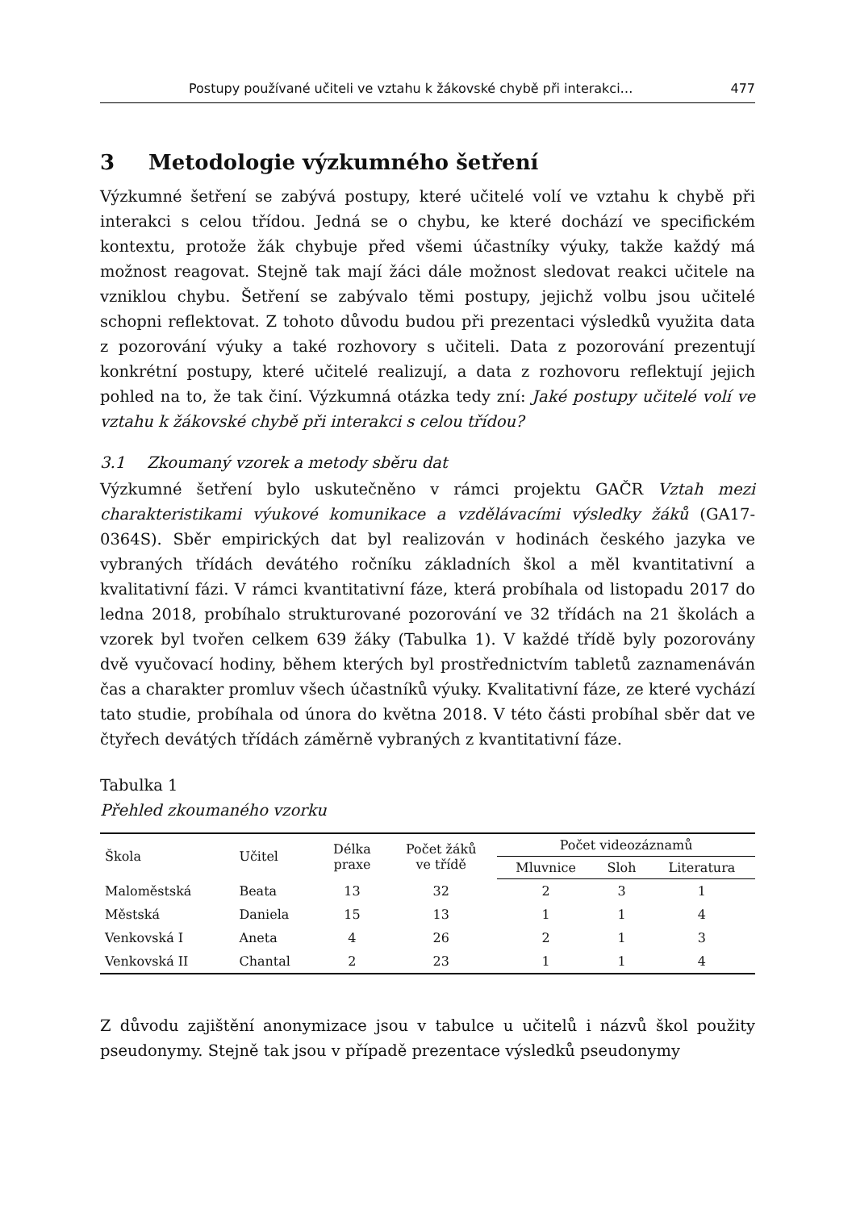Postupy používané učiteli ve vztahu k žákovské chybě při interakci… 477
3 Metodologie výzkumného šetření
Výzkumné šetření se zabývá postupy, které učitelé volí ve vztahu k chybě při interakci s celou třídou. Jedná se o chybu, ke které dochází ve specifickém kontextu, protože žák chybuje před všemi účastníky výuky, takže každý má možnost reagovat. Stejně tak mají žáci dále možnost sledovat reakci učitele na vzniklou chybu. Šetření se zabývalo těmi postupy, jejichž volbu jsou učitelé schopni reflektovat. Z tohoto důvodu budou při prezentaci výsledků využita data z pozorování výuky a také rozhovory s učiteli. Data z pozorování prezentují konkrétní postupy, které učitelé realizují, a data z rozhovoru reflektují jejich pohled na to, že tak činí. Výzkumná otázka tedy zní: Jaké postupy učitelé volí ve vztahu k žákovské chybě při interakci s celou třídou?
3.1 Zkoumaný vzorek a metody sběru dat
Výzkumné šetření bylo uskutečněno v rámci projektu GAČR Vztah mezi charakteristikami výukové komunikace a vzdělávacími výsledky žáků (GA17-0364S). Sběr empirických dat byl realizován v hodinách českého jazyka ve vybraných třídách devátého ročníku základních škol a měl kvantitativní a kvalitativní fázi. V rámci kvantitativní fáze, která probíhala od listopadu 2017 do ledna 2018, probíhalo strukturované pozorování ve 32 třídách na 21 školách a vzorek byl tvořen celkem 639 žáky (Tabulka 1). V každé třídě byly pozorovány dvě vyučovací hodiny, během kterých byl prostřednictvím tabletů zaznamenáván čas a charakter promluv všech účastníků výuky. Kvalitativní fáze, ze které vychází tato studie, probíhala od února do května 2018. V této části probíhal sběr dat ve čtyřech devátých třídách záměrně vybraných z kvantitativní fáze.
Tabulka 1
Přehled zkoumaného vzorku
| Škola | Učitel | Délka praxe | Počet žáků ve třídě | Počet videozáznamů | | |
| --- | --- | --- | --- | --- | --- | --- |
| | | | | Mluvnice | Sloh | Literatura |
| Maloměstská | Beata | 13 | 32 | 2 | 3 | 1 |
| Městská | Daniela | 15 | 13 | 1 | 1 | 4 |
| Venkovská I | Aneta | 4 | 26 | 2 | 1 | 3 |
| Venkovská II | Chantal | 2 | 23 | 1 | 1 | 4 |
Z důvodu zajištění anonymizace jsou v tabulce u učitelů i názvů škol použity pseudonymy. Stejně tak jsou v případě prezentace výsledků pseudonymy